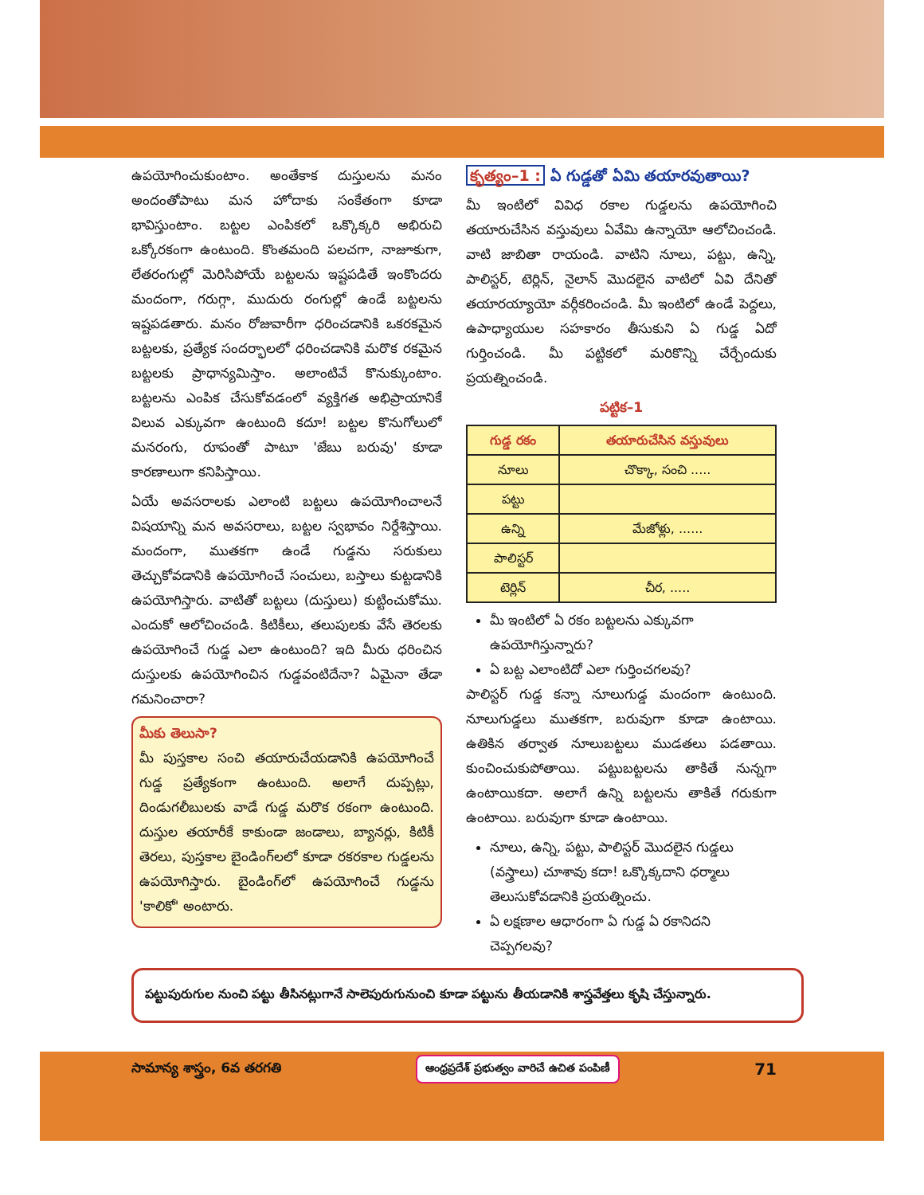ఉపయోగించుకుంటాం. అంతేకాక దుస్తులను మనం అందంతోపాటు మన హోదాకు సంకేతంగా కూడా భావిస్తుంటాం. బట్టల ఎంపికలో ఒక్కొక్కరి అభిరుచి ఒక్కోరకంగా ఉంటుంది. కొంతమంది పలచగా, నాజూకుగా, లేతరంగుల్లో మెరిసిపోయే బట్టలను ఇష్టపడితే ఇంకొందరు మందంగా, గరుగ్గా, ముదురు రంగుల్లో ఉండే బట్టలను ఇష్టపడతారు. మనం రోజువారీగా ధరించడానికి ఒకరకమైన బట్టలకు, ప్రత్యేక సందర్భాలలో ధరించడానికి మరొక రకమైన బట్టలకు ప్రాధాన్యమిస్తాం. అలాంటివే కొనుక్కుంటాం. బట్టలను ఎంపిక చేసుకోవడంలో వ్యక్తిగత అభిప్రాయానికే విలువ ఎక్కువగా ఉంటుంది కదూ! బట్టల కొనుగోలులో మనరంగు, రూపంతో పాటూ 'జేబు బరువు' కూడా కారణాలుగా కనిపిస్తాయి.
ఏయే అవసరాలకు ఎలాంటి బట్టలు ఉపయోగించాలనే విషయాన్ని మన అవసరాలు, బట్టల స్వభావం నిర్దేశిస్తాయి. మందంగా, ముతకగా ఉండే గుడ్డను సరుకులు తెచ్చుకోవడానికి ఉపయోగించే సంచులు, బస్తాలు కుట్టడానికి ఉపయోగిస్తారు. వాటితో బట్టలు (దుస్తులు) కుట్టించుకోము. ఎందుకో ఆలోచించండి. కిటికీలు, తలుపులకు వేసే తెరలకు ఉపయోగించే గుడ్డ ఎలా ఉంటుంది? ఇది మీరు ధరించిన దుస్తులకు ఉపయోగించిన గుడ్డవంటిదేనా? ఏమైనా తేడా గమనించారా?
మీకు తెలుసా?
మీ పుస్తకాల సంచి తయారుచేయడానికి ఉపయోగించే గుడ్డ ప్రత్యేకంగా ఉంటుంది. అలాగే దుప్పట్లు, దిండుగలీబులకు వాడే గుడ్డ మరొక రకంగా ఉంటుంది. దుస్తుల తయారీకే కాకుండా జండాలు, బ్యానర్లు, కిటికీ తెరలు, పుస్తకాల బైండింగ్‌లలో కూడా రకరకాల గుడ్డలను ఉపయోగిస్తారు. బైండింగ్‌లో ఉపయోగించే గుడ్డను 'కాలికో' అంటారు.
కృత్యం–1 : ఏ గుడ్డతో ఏమి తయారవుతాయి?
మీ ఇంటిలో వివిధ రకాల గుడ్డలను ఉపయోగించి తయారుచేసిన వస్తువులు ఏవేమి ఉన్నాయో ఆలోచించండి. వాటి జాబితా రాయండి. వాటిని నూలు, పట్టు, ఉన్ని, పాలిస్టర్, టెర్లిన్, నైలాన్ మొదలైన వాటిలో ఏవి దేనితో తయారయ్యాయో వర్గీకరించండి. మీ ఇంటిలో ఉండే పెద్దలు, ఉపాధ్యాయుల సహకారం తీసుకుని ఏ గుడ్డ ఏదో గుర్తించండి. మీ పట్టికలో మరికొన్ని చేర్చేందుకు ప్రయత్నించండి.
పట్టిక–1
| గుడ్డ రకం | తయారుచేసిన వస్తువులు |
| --- | --- |
| నూలు | చొక్కా, సంచి ..... |
| పట్టు | |
| ఉన్ని | మేజోళ్లు, ...... |
| పాలిస్టర్ | |
| టెర్లిన్ | చీర, ..... |
మీ ఇంటిలో ఏ రకం బట్టలను ఎక్కువగా ఉపయోగిస్తున్నారు?
ఏ బట్ట ఎలాంటిదో ఎలా గుర్తించగలవు?
పాలిస్టర్ గుడ్డ కన్నా నూలుగుడ్డ మందంగా ఉంటుంది. నూలుగుడ్డలు ముతకగా, బరువుగా కూడా ఉంటాయి. ఉతికిన తర్వాత నూలుబట్టలు ముడతలు పడతాయి. కుంచించుకుపోతాయి. పట్టుబట్టలను తాకితే నున్నగా ఉంటాయికదా. అలాగే ఉన్ని బట్టలను తాకితే గరుకుగా ఉంటాయి. బరువుగా కూడా ఉంటాయి.
నూలు, ఉన్ని, పట్టు, పాలిస్టర్ మొదలైన గుడ్డలు (వస్త్రాలు) చూశావు కదా! ఒక్కొక్కదాని ధర్మాలు తెలుసుకోవడానికి ప్రయత్నించు.
ఏ లక్షణాల ఆధారంగా ఏ గుడ్డ ఏ రకానిదని చెప్పగలవు?
పట్టుపురుగుల నుంచి పట్టు తీసినట్లుగానే సాలెపురుగునుంచి కూడా పట్టును తీయడానికి శాస్త్రవేత్తలు కృషి చేస్తున్నారు.
సామాన్య శాస్త్రం, 6వ తరగతి ఆంధ్రప్రదేశ్ ప్రభుత్వం వారిచే ఉచిత పంపిణీ 71